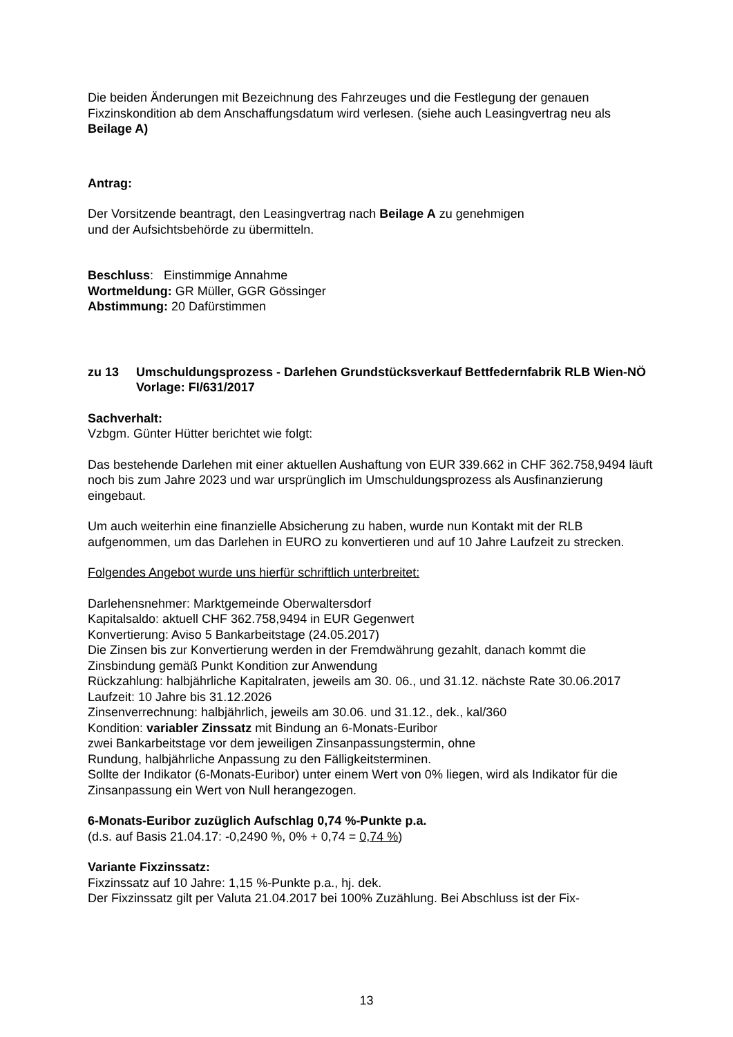Die beiden Änderungen mit Bezeichnung des Fahrzeuges und die Festlegung der genauen Fixzinskondition ab dem Anschaffungsdatum wird verlesen. (siehe auch Leasingvertrag neu als Beilage A)
Antrag:
Der Vorsitzende beantragt, den Leasingvertrag nach Beilage A zu genehmigen
und der Aufsichtsbehörde zu übermitteln.
Beschluss: Einstimmige Annahme
Wortmeldung: GR Müller, GGR Gössinger
Abstimmung: 20 Dafürstimmen
zu 13 Umschuldungsprozess - Darlehen Grundstücksverkauf Bettfedernfabrik RLB Wien-NÖ
Vorlage: FI/631/2017
Sachverhalt:
Vzbgm. Günter Hütter berichtet wie folgt:
Das bestehende Darlehen mit einer aktuellen Aushaftung von EUR 339.662 in CHF 362.758,9494 läuft noch bis zum Jahre 2023 und war ursprünglich im Umschuldungsprozess als Ausfinanzierung eingebaut.
Um auch weiterhin eine finanzielle Absicherung zu haben, wurde nun Kontakt mit der RLB aufgenommen, um das Darlehen in EURO zu konvertieren und auf 10 Jahre Laufzeit zu strecken.
Folgendes Angebot wurde uns hierfür schriftlich unterbreitet:
Darlehensnehmer: Marktgemeinde Oberwaltersdorf
Kapitalsaldo: aktuell CHF 362.758,9494 in EUR Gegenwert
Konvertierung: Aviso 5 Bankarbeitstage (24.05.2017)
Die Zinsen bis zur Konvertierung werden in der Fremdwährung gezahlt, danach kommt die Zinsbindung gemäß Punkt Kondition zur Anwendung
Rückzahlung: halbjährliche Kapitalraten, jeweils am 30. 06., und 31.12. nächste Rate 30.06.2017
Laufzeit: 10 Jahre bis 31.12.2026
Zinsenverrechnung: halbjährlich, jeweils am 30.06. und 31.12., dek., kal/360
Kondition: variabler Zinssatz mit Bindung an 6-Monats-Euribor
zwei Bankarbeitstage vor dem jeweiligen Zinsanpassungstermin, ohne
Rundung, halbjährliche Anpassung zu den Fälligkeitsterminen.
Sollte der Indikator (6-Monats-Euribor) unter einem Wert von 0% liegen, wird als Indikator für die Zinsanpassung ein Wert von Null herangezogen.
6-Monats-Euribor zuzüglich Aufschlag 0,74 %-Punkte p.a.
(d.s. auf Basis 21.04.17: -0,2490 %, 0% + 0,74 = 0,74 %)
Variante Fixzinssatz:
Fixzinssatz auf 10 Jahre: 1,15 %-Punkte p.a., hj. dek.
Der Fixzinssatz gilt per Valuta 21.04.2017 bei 100% Zuzählung. Bei Abschluss ist der Fix-
13